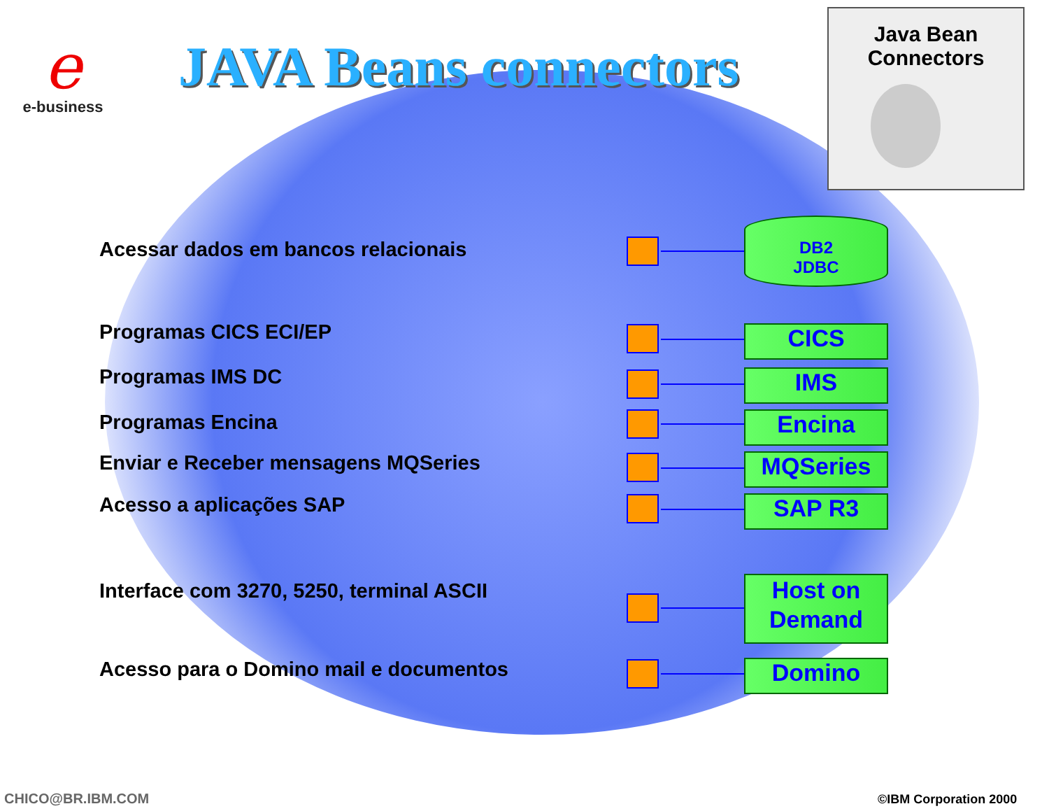e
e-business
JAVA Beans connectors
Java Bean
Connectors
Acessar dados em bancos relacionais
DB2
JDBC
Programas CICS ECI/EP CICS
Programas IMS DC IMS
Programas Encina Encina
Enviar e Receber mensagens MQSeries
MQSeries
Acesso a aplicações SAP SAP R3
Interface com 3270, 5250, terminal ASCII
Host on Demand
Acesso para o Domino mail e documentos
Domino
CHICO@BR.IBM.COM ©IBM Corporation 2000